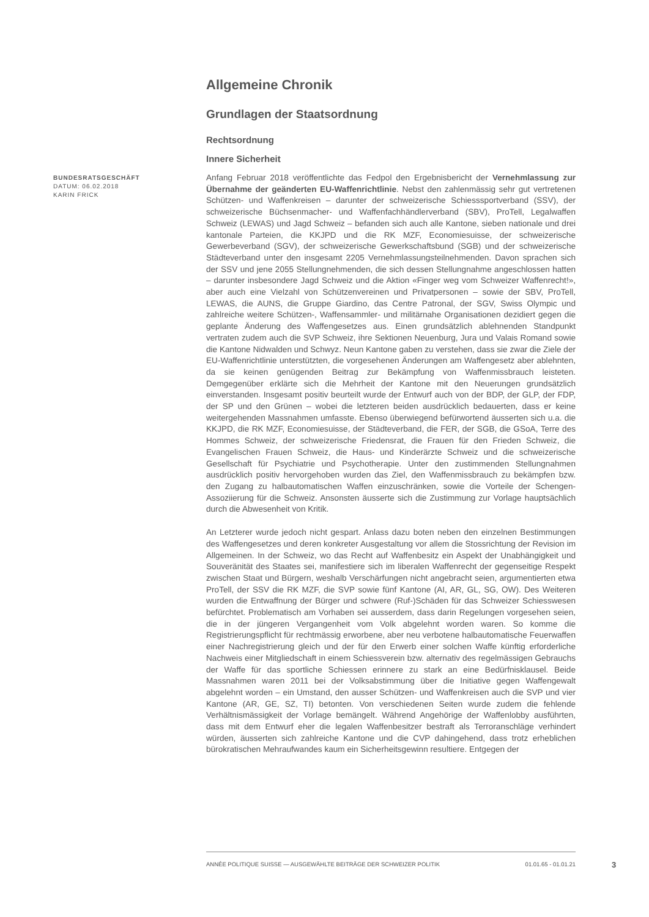Allgemeine Chronik
Grundlagen der Staatsordnung
Rechtsordnung
Innere Sicherheit
BUNDESRATSGESCHÄFT
DATUM: 06.02.2018
KARIN FRICK
Anfang Februar 2018 veröffentlichte das Fedpol den Ergebnisbericht der Vernehmlassung zur Übernahme der geänderten EU-Waffenrichtlinie. Nebst den zahlenmässig sehr gut vertretenen Schützen- und Waffenkreisen – darunter der schweizerische Schiesssportverband (SSV), der schweizerische Büchsenmacher- und Waffenfachhändlerverband (SBV), ProTell, Legalwaffen Schweiz (LEWAS) und Jagd Schweiz – befanden sich auch alle Kantone, sieben nationale und drei kantonale Parteien, die KKJPD und die RK MZF, Economiesuisse, der schweizerische Gewerbeverband (SGV), der schweizerische Gewerkschaftsbund (SGB) und der schweizerische Städteverband unter den insgesamt 2205 Vernehmlassungsteilnehmenden. Davon sprachen sich der SSV und jene 2055 Stellungnehmenden, die sich dessen Stellungnahme angeschlossen hatten – darunter insbesondere Jagd Schweiz und die Aktion «Finger weg vom Schweizer Waffenrecht!», aber auch eine Vielzahl von Schützenvereinen und Privatpersonen – sowie der SBV, ProTell, LEWAS, die AUNS, die Gruppe Giardino, das Centre Patronal, der SGV, Swiss Olympic und zahlreiche weitere Schützen-, Waffensammler- und militärnahe Organisationen dezidiert gegen die geplante Änderung des Waffengesetzes aus. Einen grundsätzlich ablehnenden Standpunkt vertraten zudem auch die SVP Schweiz, ihre Sektionen Neuenburg, Jura und Valais Romand sowie die Kantone Nidwalden und Schwyz. Neun Kantone gaben zu verstehen, dass sie zwar die Ziele der EU-Waffenrichtlinie unterstützten, die vorgesehenen Änderungen am Waffengesetz aber ablehnten, da sie keinen genügenden Beitrag zur Bekämpfung von Waffenmissbrauch leisteten. Demgegenüber erklärte sich die Mehrheit der Kantone mit den Neuerungen grundsätzlich einverstanden. Insgesamt positiv beurteilt wurde der Entwurf auch von der BDP, der GLP, der FDP, der SP und den Grünen – wobei die letzteren beiden ausdrücklich bedauerten, dass er keine weitergehenden Massnahmen umfasste. Ebenso überwiegend befürwortend äusserten sich u.a. die KKJPD, die RK MZF, Economiesuisse, der Städteverband, die FER, der SGB, die GSoA, Terre des Hommes Schweiz, der schweizerische Friedensrat, die Frauen für den Frieden Schweiz, die Evangelischen Frauen Schweiz, die Haus- und Kinderärzte Schweiz und die schweizerische Gesellschaft für Psychiatrie und Psychotherapie. Unter den zustimmenden Stellungnahmen ausdrücklich positiv hervorgehoben wurden das Ziel, den Waffenmissbrauch zu bekämpfen bzw. den Zugang zu halbautomatischen Waffen einzuschränken, sowie die Vorteile der Schengen-Assoziierung für die Schweiz. Ansonsten äusserte sich die Zustimmung zur Vorlage hauptsächlich durch die Abwesenheit von Kritik.
An Letzterer wurde jedoch nicht gespart. Anlass dazu boten neben den einzelnen Bestimmungen des Waffengesetzes und deren konkreter Ausgestaltung vor allem die Stossrichtung der Revision im Allgemeinen. In der Schweiz, wo das Recht auf Waffenbesitz ein Aspekt der Unabhängigkeit und Souveränität des Staates sei, manifestiere sich im liberalen Waffenrecht der gegenseitige Respekt zwischen Staat und Bürgern, weshalb Verschärfungen nicht angebracht seien, argumentierten etwa ProTell, der SSV die RK MZF, die SVP sowie fünf Kantone (AI, AR, GL, SG, OW). Des Weiteren wurden die Entwaffnung der Bürger und schwere (Ruf-)Schäden für das Schweizer Schiesswesen befürchtet. Problematisch am Vorhaben sei ausserdem, dass darin Regelungen vorgesehen seien, die in der jüngeren Vergangenheit vom Volk abgelehnt worden waren. So komme die Registrierungspflicht für rechtmässig erworbene, aber neu verbotene halbautomatische Feuerwaffen einer Nachregistrierung gleich und der für den Erwerb einer solchen Waffe künftig erforderliche Nachweis einer Mitgliedschaft in einem Schiessverein bzw. alternativ des regelmässigen Gebrauchs der Waffe für das sportliche Schiessen erinnere zu stark an eine Bedürfnisklausel. Beide Massnahmen waren 2011 bei der Volksabstimmung über die Initiative gegen Waffengewalt abgelehnt worden – ein Umstand, den ausser Schützen- und Waffenkreisen auch die SVP und vier Kantone (AR, GE, SZ, TI) betonten. Von verschiedenen Seiten wurde zudem die fehlende Verhältnismässigkeit der Vorlage bemängelt. Während Angehörige der Waffenlobby ausführten, dass mit dem Entwurf eher die legalen Waffenbesitzer bestraft als Terroranschläge verhindert würden, äusserten sich zahlreiche Kantone und die CVP dahingehend, dass trotz erheblichen bürokratischen Mehraufwandes kaum ein Sicherheitsgewinn resultiere. Entgegen der
ANNÉE POLITIQUE SUISSE — AUSGEWÄHLTE BEITRÄGE DER SCHWEIZER POLITIK 01.01.65 - 01.01.21
3